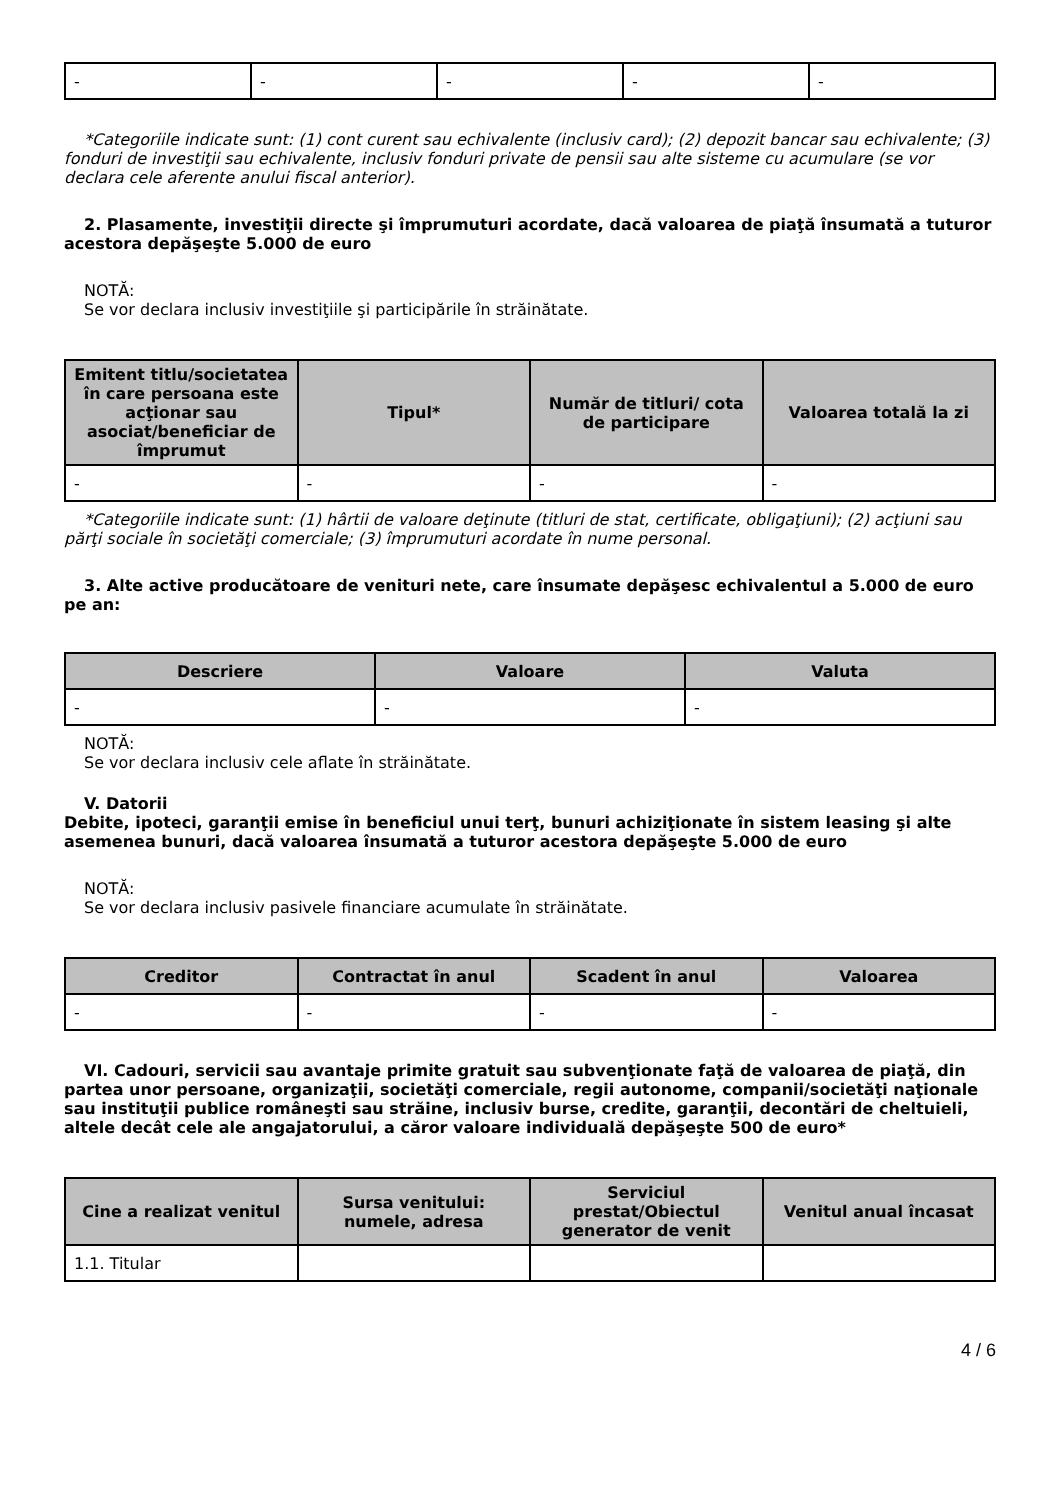| - | - | - | - | - |
*Categoriile indicate sunt: (1) cont curent sau echivalente (inclusiv card); (2) depozit bancar sau echivalente; (3) fonduri de investiţii sau echivalente, inclusiv fonduri private de pensii sau alte sisteme cu acumulare (se vor declara cele aferente anului fiscal anterior).
2. Plasamente, investiţii directe şi împrumuturi acordate, dacă valoarea de piaţă însumată a tuturor acestora depăşeşte 5.000 de euro
NOTĂ:
Se vor declara inclusiv investiţiile şi participările în străinătate.
| Emitent titlu/societatea în care persoana este acţionar sau asociat/beneficiar de împrumut | Tipul* | Număr de titluri/ cota de participare | Valoarea totală la zi |
| --- | --- | --- | --- |
| - | - | - | - |
*Categoriile indicate sunt: (1) hârtii de valoare deţinute (titluri de stat, certificate, obligaţiuni); (2) acţiuni sau părţi sociale în societăţi comerciale; (3) împrumuturi acordate în nume personal.
3. Alte active producătoare de venituri nete, care însumate depăşesc echivalentul a 5.000 de euro pe an:
| Descriere | Valoare | Valuta |
| --- | --- | --- |
| - | - | - |
NOTĂ:
Se vor declara inclusiv cele aflate în străinătate.
V. Datorii
Debite, ipoteci, garanţii emise în beneficiul unui terţ, bunuri achiziţionate în sistem leasing şi alte asemenea bunuri, dacă valoarea însumată a tuturor acestora depăşeşte 5.000 de euro
NOTĂ:
Se vor declara inclusiv pasivele financiare acumulate în străinătate.
| Creditor | Contractat în anul | Scadent în anul | Valoarea |
| --- | --- | --- | --- |
| - | - | - | - |
VI. Cadouri, servicii sau avantaje primite gratuit sau subvenţionate faţă de valoarea de piaţă, din partea unor persoane, organizaţii, societăţi comerciale, regii autonome, companii/societăţi naţionale sau instituţii publice româneşti sau străine, inclusiv burse, credite, garanţii, decontări de cheltuieli, altele decât cele ale angajatorului, a căror valoare individuală depăşeşte 500 de euro*
| Cine a realizat venitul | Sursa venitului: numele, adresa | Serviciul prestat/Obiectul generator de venit | Venitul anual încasat |
| --- | --- | --- | --- |
| 1.1. Titular | | | |
4 / 6